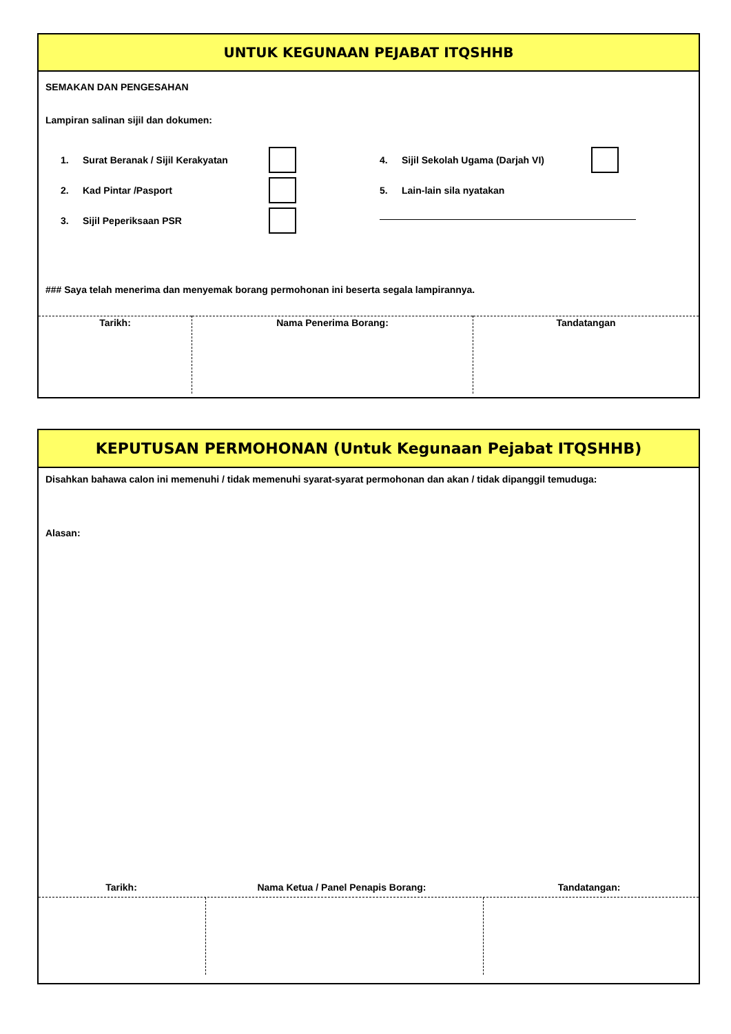UNTUK KEGUNAAN PEJABAT ITQSHHB
SEMAKAN DAN PENGESAHAN
Lampiran salinan sijil dan dokumen:
1. Surat Beranak / Sijil Kerakyatan
2. Kad Pintar /Pasport
3. Sijil Peperiksaan PSR
4. Sijil Sekolah Ugama (Darjah VI)
5. Lain-lain sila nyatakan
### Saya telah menerima dan menyemak borang permohonan ini beserta segala lampirannya.
| Tarikh: | Nama Penerima Borang: | Tandatangan |
KEPUTUSAN PERMOHONAN (Untuk Kegunaan Pejabat ITQSHHB)
Disahkan bahawa calon ini memenuhi / tidak memenuhi syarat-syarat permohonan dan akan / tidak dipanggil temuduga:
Alasan:
Tarikh: Nama Ketua / Panel Penapis Borang: Tandatangan: